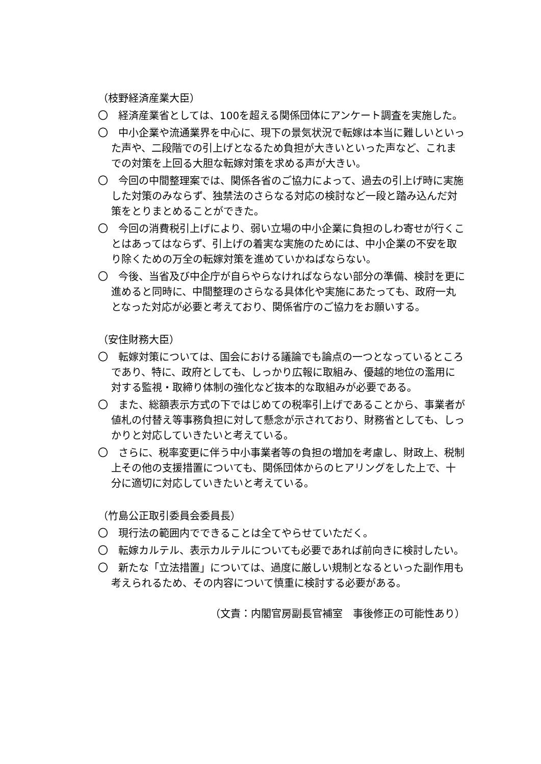（枝野経済産業大臣）
〇　経済産業省としては、100を超える関係団体にアンケート調査を実施した。
〇　中小企業や流通業界を中心に、現下の景気状況で転嫁は本当に難しいといった声や、二段階での引上げとなるため負担が大きいといった声など、これまでの対策を上回る大胆な転嫁対策を求める声が大きい。
〇　今回の中間整理案では、関係各省のご協力によって、過去の引上げ時に実施した対策のみならず、独禁法のさらなる対応の検討など一段と踏み込んだ対策をとりまとめることができた。
〇　今回の消費税引上げにより、弱い立場の中小企業に負担のしわ寄せが行くことはあってはならず、引上げの着実な実施のためには、中小企業の不安を取り除くための万全の転嫁対策を進めていかねばならない。
〇　今後、当省及び中企庁が自らやらなければならない部分の準備、検討を更に進めると同時に、中間整理のさらなる具体化や実施にあたっても、政府一丸となった対応が必要と考えており、関係省庁のご協力をお願いする。
（安住財務大臣）
〇　転嫁対策については、国会における議論でも論点の一つとなっているところであり、特に、政府としても、しっかり広報に取組み、優越的地位の濫用に対する監視・取締り体制の強化など抜本的な取組みが必要である。
〇　また、総額表示方式の下ではじめての税率引上げであることから、事業者が値札の付替え等事務負担に対して懸念が示されており、財務省としても、しっかりと対応していきたいと考えている。
〇　さらに、税率変更に伴う中小事業者等の負担の増加を考慮し、財政上、税制上その他の支援措置についても、関係団体からのヒアリングをした上で、十分に適切に対応していきたいと考えている。
（竹島公正取引委員会委員長）
〇　現行法の範囲内でできることは全てやらせていただく。
〇　転嫁カルテル、表示カルテルについても必要であれば前向きに検討したい。
〇　新たな「立法措置」については、過度に厳しい規制となるといった副作用も考えられるため、その内容について慎重に検討する必要がある。
（文責：内閣官房副長官補室　事後修正の可能性あり）